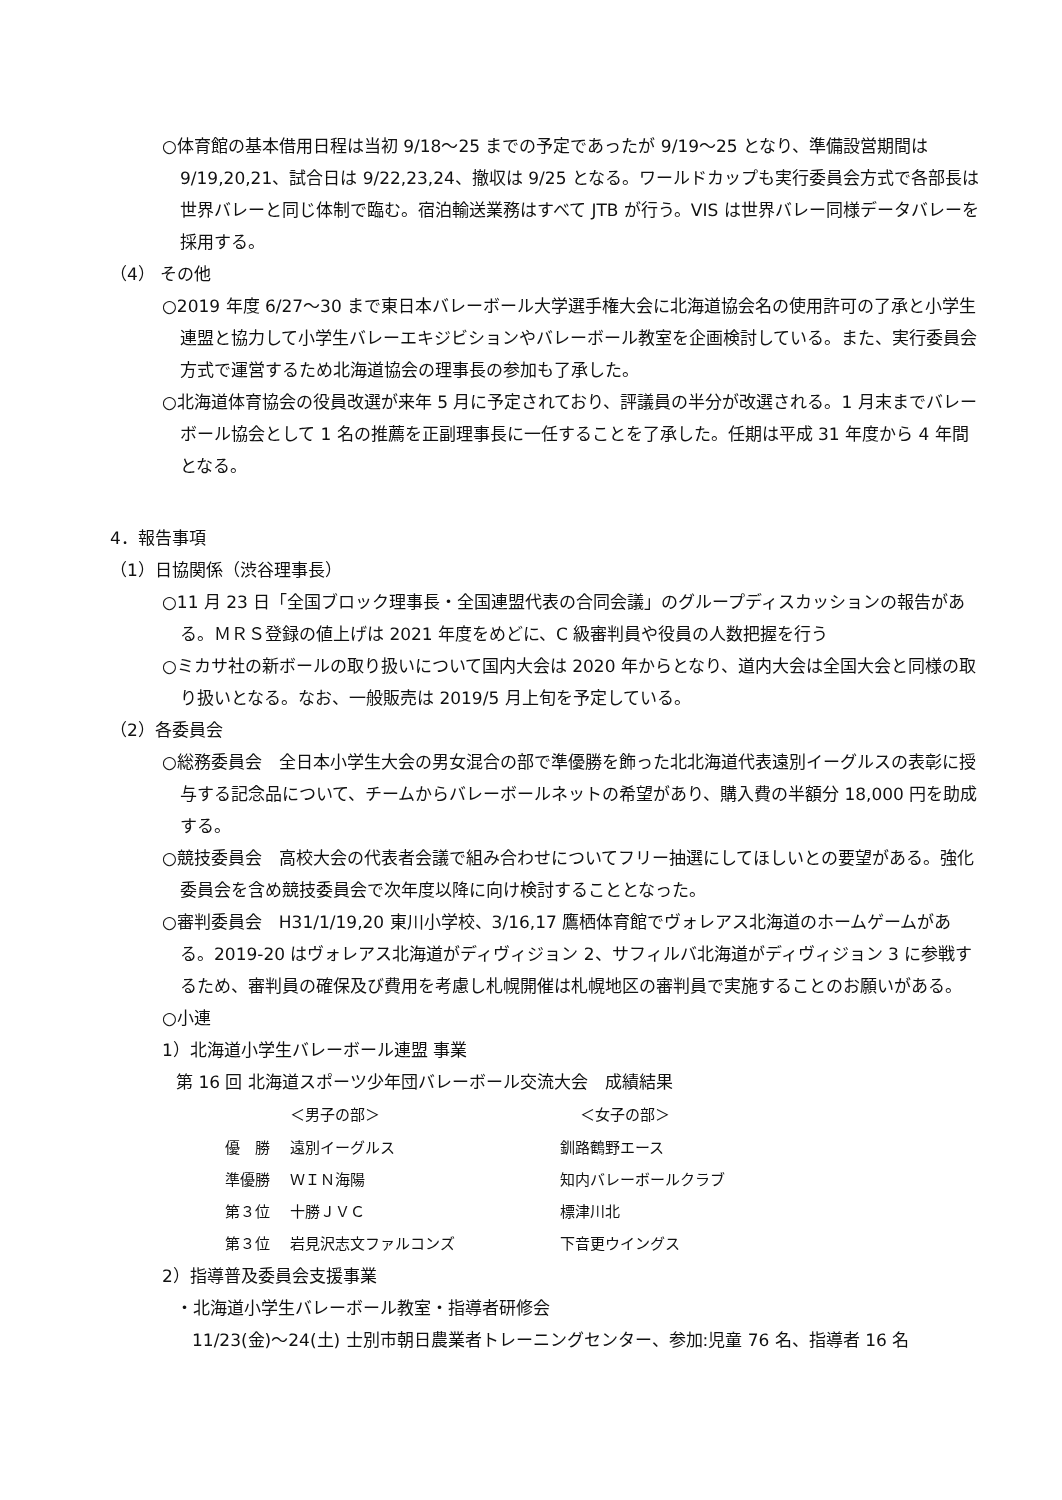○体育館の基本借用日程は当初 9/18～25 までの予定であったが 9/19～25 となり、準備設営期間は 9/19,20,21、試合日は 9/22,23,24、撤収は 9/25 となる。ワールドカップも実行委員会方式で各部長は世界バレーと同じ体制で臨む。宿泊輸送業務はすべて JTB が行う。VIS は世界バレー同様データバレーを採用する。
（4） その他
○2019 年度 6/27～30 まで東日本バレーボール大学選手権大会に北海道協会名の使用許可の了承と小学生連盟と協力して小学生バレーエキジビションやバレーボール教室を企画検討している。また、実行委員会方式で運営するため北海道協会の理事長の参加も了承した。
○北海道体育協会の役員改選が来年 5 月に予定されており、評議員の半分が改選される。1 月末までバレーボール協会として 1 名の推薦を正副理事長に一任することを了承した。任期は平成 31 年度から 4 年間となる。
4．報告事項
（1）日協関係（渋谷理事長）
○11 月 23 日「全国ブロック理事長・全国連盟代表の合同会議」のグループディスカッションの報告がある。ＭＲＳ登録の値上げは 2021 年度をめどに、C 級審判員や役員の人数把握を行う
○ミカサ社の新ボールの取り扱いについて国内大会は 2020 年からとなり、道内大会は全国大会と同様の取り扱いとなる。なお、一般販売は 2019/5 月上旬を予定している。
（2）各委員会
○総務委員会　全日本小学生大会の男女混合の部で準優勝を飾った北北海道代表遠別イーグルスの表彰に授与する記念品について、チームからバレーボールネットの希望があり、購入費の半額分 18,000 円を助成する。
○競技委員会　高校大会の代表者会議で組み合わせについてフリー抽選にしてほしいとの要望がある。強化委員会を含め競技委員会で次年度以降に向け検討することとなった。
○審判委員会　H31/1/19,20 東川小学校、3/16,17 鷹栖体育館でヴォレアス北海道のホームゲームがある。2019-20 はヴォレアス北海道がディヴィジョン 2、サフィルバ北海道がディヴィジョン 3 に参戦するため、審判員の確保及び費用を考慮し札幌開催は札幌地区の審判員で実施することのお願いがある。
○小連
1）北海道小学生バレーボール連盟 事業
第 16 回 北海道スポーツ少年団バレーボール交流大会　成績結果
| | ＜男子の部＞ | ＜女子の部＞ |
| --- | --- | --- |
| 優 勝 | 遠別イーグルス | 釧路鶴野エース |
| 準優勝 | ＷＩＮ海陽 | 知内バレーボールクラブ |
| 第３位 | 十勝ＪＶＣ | 標津川北 |
| 第３位 | 岩見沢志文ファルコンズ | 下音更ウイングス |
2）指導普及委員会支援事業
・北海道小学生バレーボール教室・指導者研修会
11/23(金)～24(土) 士別市朝日農業者トレーニングセンター、参加:児童 76 名、指導者 16 名